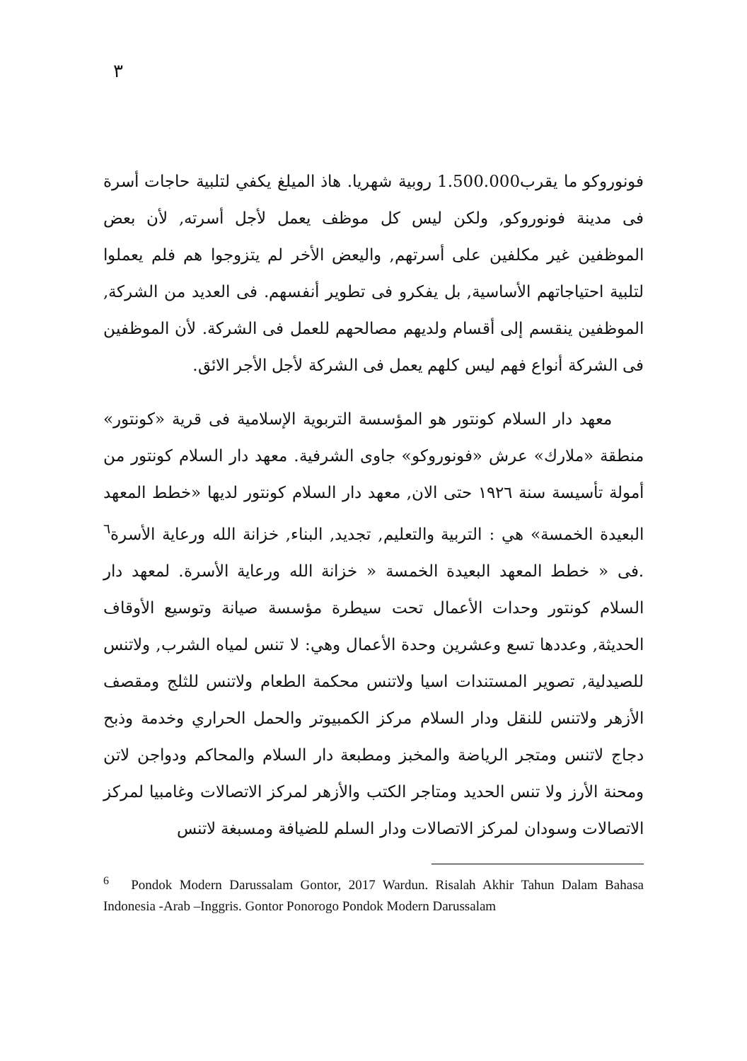٣
فونوروكو ما يقرب1.500.000 روبية شهريا. هاذ الميلغ يكفي لتلبية حاجات أسرة فى مدينة فونوروكو, ولكن ليس كل موظف يعمل لأجل أسرته, لأن بعض الموظفين غير مكلفين على أسرتهم, واليعض الأخر لم يتزوجوا هم فلم يعملوا لتلبية احتياجاتهم الأساسية, بل يفكرو فى تطوير أنفسهم. فى العديد من الشركة, الموظفين ينقسم إلى أقسام ولديهم مصالحهم للعمل فى الشركة. لأن الموظفين فى الشركة أنواع فهم ليس كلهم يعمل فى الشركة لأجل الأجر الائق.
معهد دار السلام كونتور هو المؤسسة التربوية الإسلامية فى قرية «كونتور» منطقة «ملارك» عرش «فونوروكو» جاوى الشرفية. معهد دار السلام كونتور من أمولة تأسيسة سنة ١٩٢٦ حتى الان, معهد دار السلام كونتور لديها «خطط المعهد البعيدة الخمسة» هي : التربية والتعليم, تجديد, البناء, خزانة الله ورعاية الأسرة<sup>٦</sup> .فى « خطط المعهد البعيدة الخمسة « خزانة الله ورعاية الأسرة. لمعهد دار السلام كونتور وحدات الأعمال تحت سيطرة مؤسسة صيانة وتوسيع الأوقاف الحديثة, وعددها تسع وعشرين وحدة الأعمال وهي: لا تنس لمياه الشرب, ولاتنس للصيدلية, تصوير المستندات اسيا ولاتنس محكمة الطعام ولاتنس للثلج ومقصف الأزهر ولاتنس للنقل ودار السلام مركز الكمبيوتر والحمل الحراري وخدمة وذبح دجاج لاتنس ومتجر الرياضة والمخبز ومطبعة دار السلام والمحاكم ودواجن لاتن ومحنة الأرز ولا تنس الحديد ومتاجر الكتب والأزهر لمركز الاتصالات وغامبيا لمركز الاتصالات وسودان لمركز الاتصالات ودار السلم للضيافة ومسبغة لاتنس
<sup>6</sup> Pondok Modern Darussalam Gontor, 2017 Wardun. Risalah Akhir Tahun Dalam Bahasa Indonesia -Arab –Inggris. Gontor Ponorogo Pondok Modern Darussalam